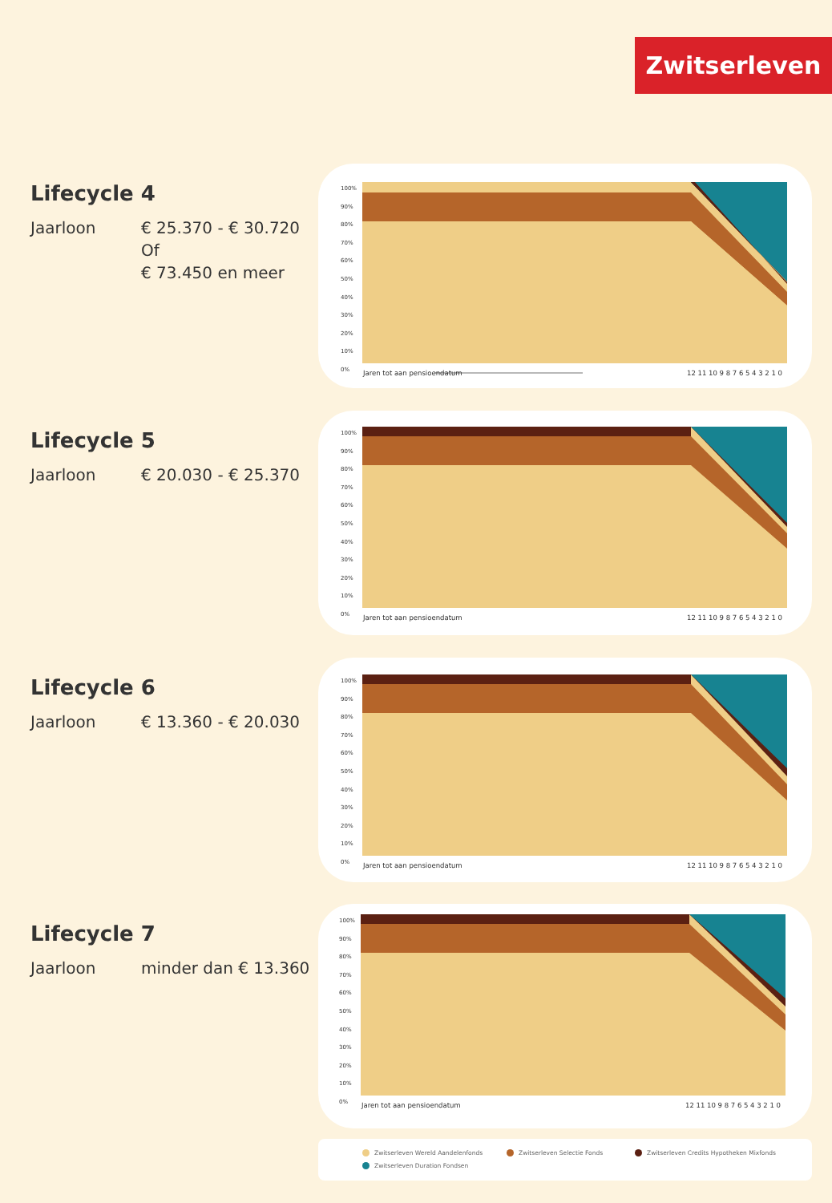Zwitserleven
Lifecycle 4
Jaarloon € 25.370 - € 30.720
Of
€ 73.450 en meer
Jaren tot aan pensioendatum 12 11 10 9 8 7 6 5 4 3 2 1 0
100%
90%
80%
70%
60%
50%
40%
30%
20%
10%
0%
Lifecycle 5
Jaarloon € 20.030 - € 25.370
Jaren tot aan pensioendatum 12 11 10 9 8 7 6 5 4 3 2 1 0
100%
90%
80%
70%
60%
50%
40%
30%
20%
10%
0%
Lifecycle 6
Jaarloon € 13.360 - € 20.030
Jaren tot aan pensioendatum 12 11 10 9 8 7 6 5 4 3 2 1 0
100%
90%
80%
70%
60%
50%
40%
30%
20%
10%
0%
Lifecycle 7
Jaarloon minder dan € 13.360
Jaren tot aan pensioendatum 12 11 10 9 8 7 6 5 4 3 2 1 0
100%
90%
80%
70%
60%
50%
40%
30%
20%
10%
0%
Zwitserleven Wereld Aandelenfonds
Zwitserleven Selectie Fonds
Zwitserleven Credits Hypotheken Mixfonds
Zwitserleven Duration Fondsen